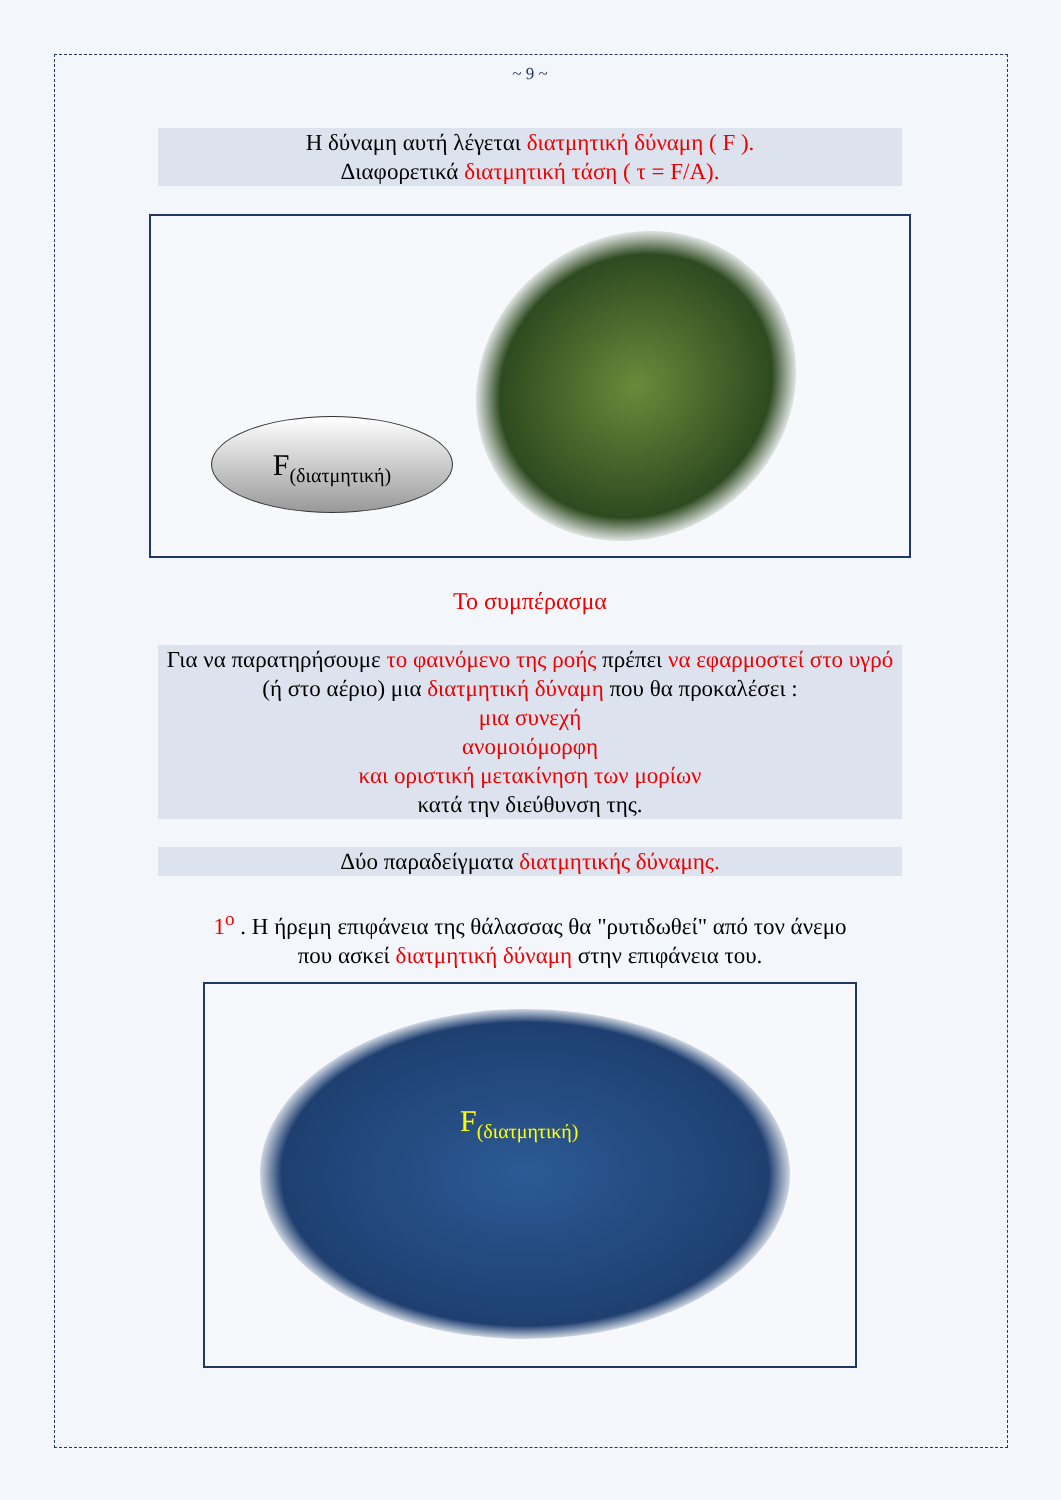~ 9 ~
Η δύναμη αυτή λέγεται διατμητική δύναμη ( F ).
Διαφορετικά διατμητική τάση ( τ = F/A).
F<sub>(διατμητική)</sub>
Το συμπέρασμα
Για να παρατηρήσουμε το φαινόμενο της ροής πρέπει να εφαρμοστεί στο υγρό (ή στο αέριο) μια διατμητική δύναμη που θα προκαλέσει :
μια συνεχή
ανομοιόμορφη
και οριστική μετακίνηση των μορίων
κατά την διεύθυνση της.
Δύο παραδείγματα διατμητικής δύναμης.
1<sup>ο</sup> . Η ήρεμη επιφάνεια της θάλασσας θα "ρυτιδωθεί" από τον άνεμο
που ασκεί διατμητική δύναμη στην επιφάνεια του.
F<sub>(διατμητική)</sub>